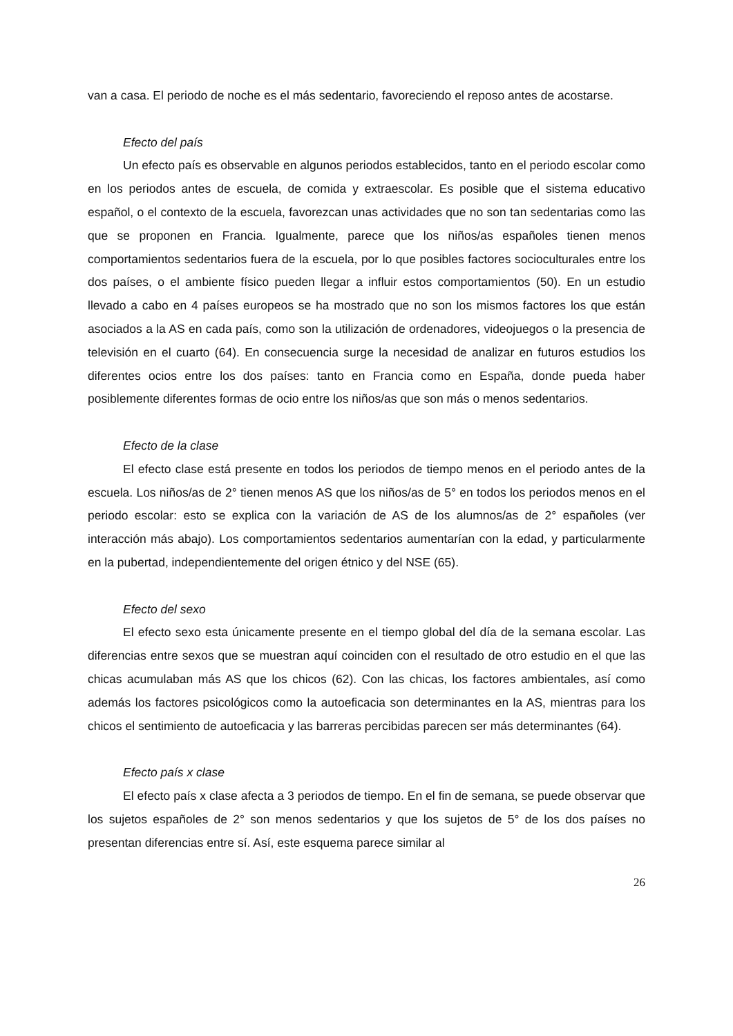van a casa. El periodo de noche es el más sedentario, favoreciendo el reposo antes de acostarse.
Efecto del país
Un efecto país es observable en algunos periodos establecidos, tanto en el periodo escolar como en los periodos antes de escuela, de comida y extraescolar. Es posible que el sistema educativo español, o el contexto de la escuela, favorezcan unas actividades que no son tan sedentarias como las que se proponen en Francia. Igualmente, parece que los niños/as españoles tienen menos comportamientos sedentarios fuera de la escuela, por lo que posibles factores socioculturales entre los dos países, o el ambiente físico pueden llegar a influir estos comportamientos (50). En un estudio llevado a cabo en 4 países europeos se ha mostrado que no son los mismos factores los que están asociados a la AS en cada país, como son la utilización de ordenadores, videojuegos o la presencia de televisión en el cuarto (64). En consecuencia surge la necesidad de analizar en futuros estudios los diferentes ocios entre los dos países: tanto en Francia como en España, donde pueda haber posiblemente diferentes formas de ocio entre los niños/as que son más o menos sedentarios.
Efecto de la clase
El efecto clase está presente en todos los periodos de tiempo menos en el periodo antes de la escuela. Los niños/as de 2° tienen menos AS que los niños/as de 5° en todos los periodos menos en el periodo escolar: esto se explica con la variación de AS de los alumnos/as de 2° españoles (ver interacción más abajo). Los comportamientos sedentarios aumentarían con la edad, y particularmente en la pubertad, independientemente del origen étnico y del NSE (65).
Efecto del sexo
El efecto sexo esta únicamente presente en el tiempo global del día de la semana escolar. Las diferencias entre sexos que se muestran aquí coinciden con el resultado de otro estudio en el que las chicas acumulaban más AS que los chicos (62). Con las chicas, los factores ambientales, así como además los factores psicológicos como la autoeficacia son determinantes en la AS, mientras para los chicos el sentimiento de autoeficacia y las barreras percibidas parecen ser más determinantes (64).
Efecto país x clase
El efecto país x clase afecta a 3 periodos de tiempo. En el fin de semana, se puede observar que los sujetos españoles de 2° son menos sedentarios y que los sujetos de 5° de los dos países no presentan diferencias entre sí. Así, este esquema parece similar al
26